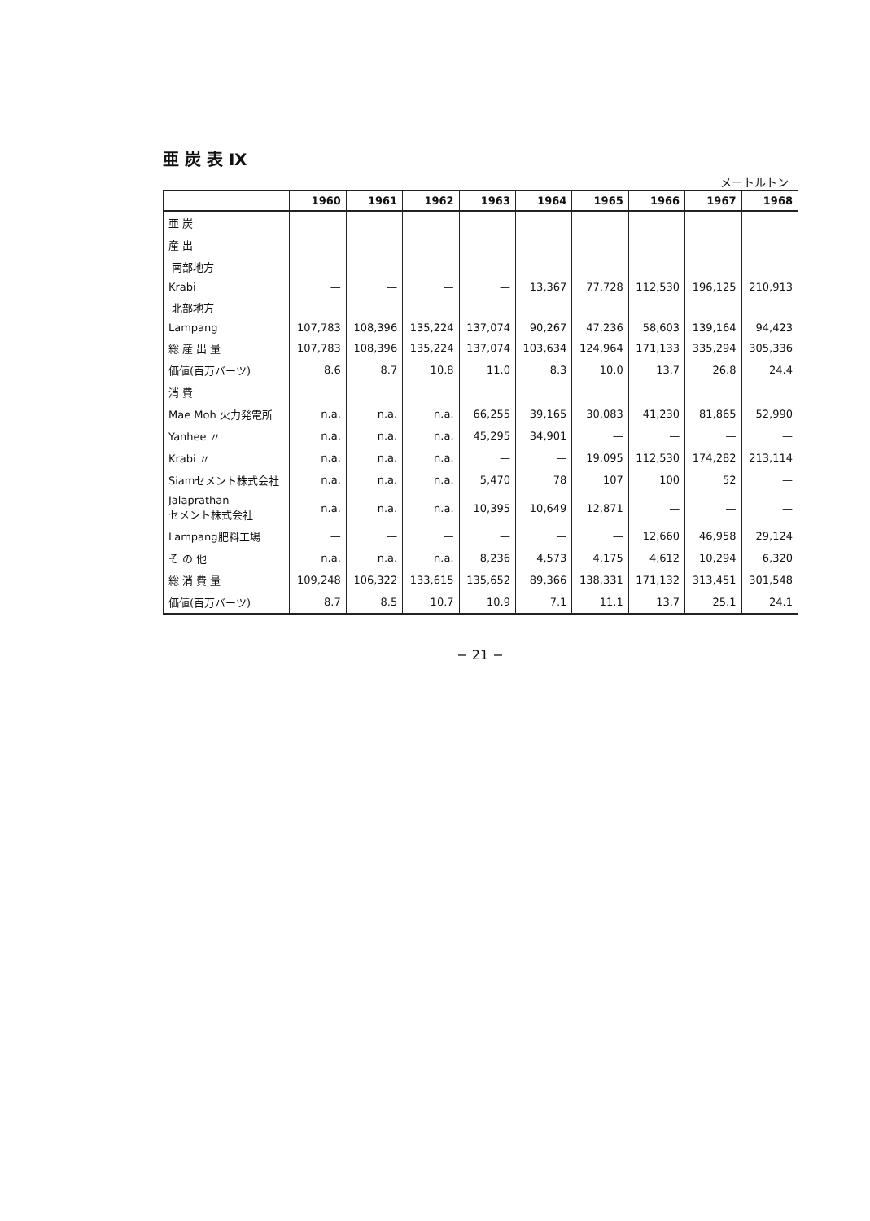亜 炭 表 Ⅸ
メートルトン
| | 1960 | 1961 | 1962 | 1963 | 1964 | 1965 | 1966 | 1967 | 1968 |
| --- | --- | --- | --- | --- | --- | --- | --- | --- | --- |
| 亜 炭 | | | | | | | | | |
| 産 出 | | | | | | | | | |
| 南部地方 | | | | | | | | | |
| Krabi | — | — | — | — | 13,367 | 77,728 | 112,530 | 196,125 | 210,913 |
| 北部地方 | | | | | | | | | |
| Lampang | 107,783 | 108,396 | 135,224 | 137,074 | 90,267 | 47,236 | 58,603 | 139,164 | 94,423 |
| 総 産 出 量 | 107,783 | 108,396 | 135,224 | 137,074 | 103,634 | 124,964 | 171,133 | 335,294 | 305,336 |
| 価値(百万バーツ) | 8.6 | 8.7 | 10.8 | 11.0 | 8.3 | 10.0 | 13.7 | 26.8 | 24.4 |
| 消 費 | | | | | | | | | |
| Mae Moh 火力発電所 | n.a. | n.a. | n.a. | 66,255 | 39,165 | 30,083 | 41,230 | 81,865 | 52,990 |
| Yanhee 〃 | n.a. | n.a. | n.a. | 45,295 | 34,901 | — | — | — | — |
| Krabi 〃 | n.a. | n.a. | n.a. | — | — | 19,095 | 112,530 | 174,282 | 213,114 |
| Siamセメント株式会社 | n.a. | n.a. | n.a. | 5,470 | 78 | 107 | 100 | 52 | — |
| Jalaprathan セメント株式会社 | n.a. | n.a. | n.a. | 10,395 | 10,649 | 12,871 | — | — | — |
| Lampang肥料工場 | — | — | — | — | — | — | 12,660 | 46,958 | 29,124 |
| そ の 他 | n.a. | n.a. | n.a. | 8,236 | 4,573 | 4,175 | 4,612 | 10,294 | 6,320 |
| 総 消 費 量 | 109,248 | 106,322 | 133,615 | 135,652 | 89,366 | 138,331 | 171,132 | 313,451 | 301,548 |
| 価値(百万バーツ) | 8.7 | 8.5 | 10.7 | 10.9 | 7.1 | 11.1 | 13.7 | 25.1 | 24.1 |
− 21 −